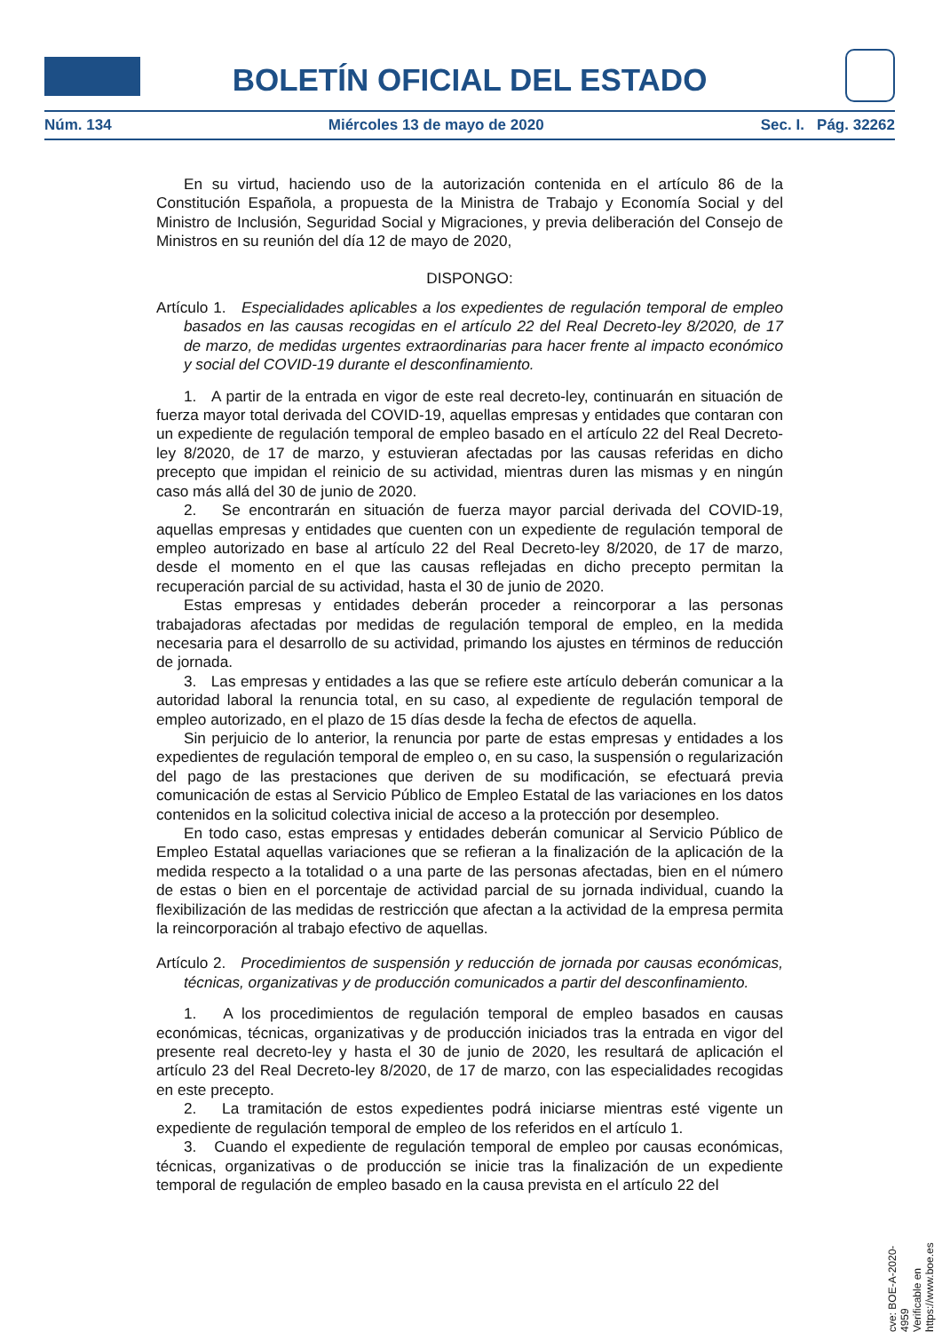BOLETÍN OFICIAL DEL ESTADO
Núm. 134 Miércoles 13 de mayo de 2020 Sec. I. Pág. 32262
En su virtud, haciendo uso de la autorización contenida en el artículo 86 de la Constitución Española, a propuesta de la Ministra de Trabajo y Economía Social y del Ministro de Inclusión, Seguridad Social y Migraciones, y previa deliberación del Consejo de Ministros en su reunión del día 12 de mayo de 2020,
DISPONGO:
Artículo 1. Especialidades aplicables a los expedientes de regulación temporal de empleo basados en las causas recogidas en el artículo 22 del Real Decreto-ley 8/2020, de 17 de marzo, de medidas urgentes extraordinarias para hacer frente al impacto económico y social del COVID-19 durante el desconfinamiento.
1. A partir de la entrada en vigor de este real decreto-ley, continuarán en situación de fuerza mayor total derivada del COVID-19, aquellas empresas y entidades que contaran con un expediente de regulación temporal de empleo basado en el artículo 22 del Real Decreto-ley 8/2020, de 17 de marzo, y estuvieran afectadas por las causas referidas en dicho precepto que impidan el reinicio de su actividad, mientras duren las mismas y en ningún caso más allá del 30 de junio de 2020.
2. Se encontrarán en situación de fuerza mayor parcial derivada del COVID-19, aquellas empresas y entidades que cuenten con un expediente de regulación temporal de empleo autorizado en base al artículo 22 del Real Decreto-ley 8/2020, de 17 de marzo, desde el momento en el que las causas reflejadas en dicho precepto permitan la recuperación parcial de su actividad, hasta el 30 de junio de 2020.
Estas empresas y entidades deberán proceder a reincorporar a las personas trabajadoras afectadas por medidas de regulación temporal de empleo, en la medida necesaria para el desarrollo de su actividad, primando los ajustes en términos de reducción de jornada.
3. Las empresas y entidades a las que se refiere este artículo deberán comunicar a la autoridad laboral la renuncia total, en su caso, al expediente de regulación temporal de empleo autorizado, en el plazo de 15 días desde la fecha de efectos de aquella.
Sin perjuicio de lo anterior, la renuncia por parte de estas empresas y entidades a los expedientes de regulación temporal de empleo o, en su caso, la suspensión o regularización del pago de las prestaciones que deriven de su modificación, se efectuará previa comunicación de estas al Servicio Público de Empleo Estatal de las variaciones en los datos contenidos en la solicitud colectiva inicial de acceso a la protección por desempleo.
En todo caso, estas empresas y entidades deberán comunicar al Servicio Público de Empleo Estatal aquellas variaciones que se refieran a la finalización de la aplicación de la medida respecto a la totalidad o a una parte de las personas afectadas, bien en el número de estas o bien en el porcentaje de actividad parcial de su jornada individual, cuando la flexibilización de las medidas de restricción que afectan a la actividad de la empresa permita la reincorporación al trabajo efectivo de aquellas.
Artículo 2. Procedimientos de suspensión y reducción de jornada por causas económicas, técnicas, organizativas y de producción comunicados a partir del desconfinamiento.
1. A los procedimientos de regulación temporal de empleo basados en causas económicas, técnicas, organizativas y de producción iniciados tras la entrada en vigor del presente real decreto-ley y hasta el 30 de junio de 2020, les resultará de aplicación el artículo 23 del Real Decreto-ley 8/2020, de 17 de marzo, con las especialidades recogidas en este precepto.
2. La tramitación de estos expedientes podrá iniciarse mientras esté vigente un expediente de regulación temporal de empleo de los referidos en el artículo 1.
3. Cuando el expediente de regulación temporal de empleo por causas económicas, técnicas, organizativas o de producción se inicie tras la finalización de un expediente temporal de regulación de empleo basado en la causa prevista en el artículo 22 del
cve: BOE-A-2020-4959
Verificable en https://www.boe.es